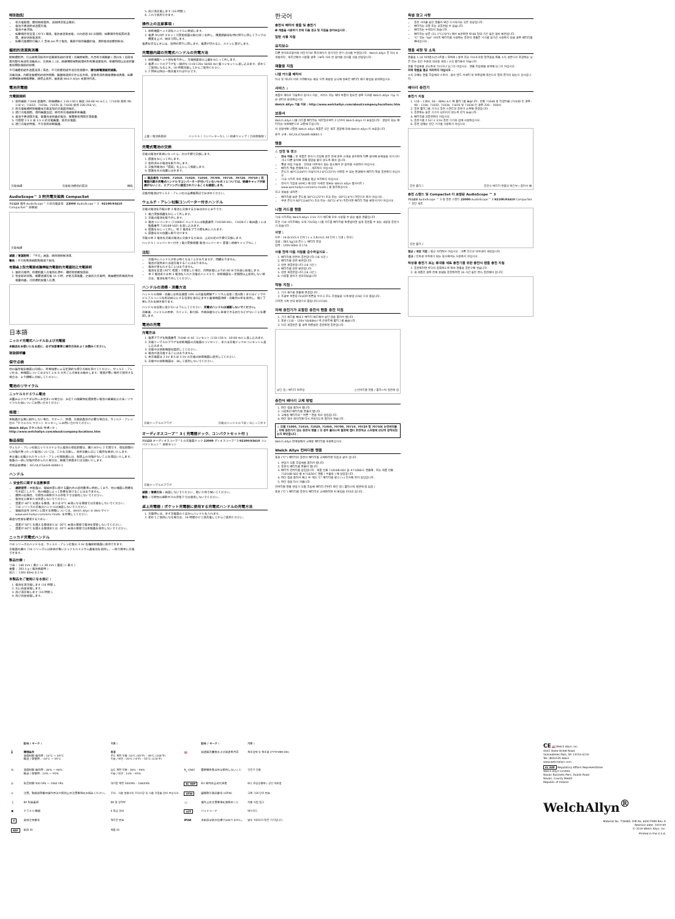特別註記
在充電期間，握把稍微發熱，這個情況是正常的。
電池不應過熱或過度充電。
電池不會滲漏。
如果儲存在室溫 (70°F) 環境，電池會逐漸放電，大約經過 60 日期間。如果儲存在較高的溫度，會加快放電速率。
如果充電握把可裝入 C 型或 AA 尺寸電池，長期不使用裝置的話，須將電池從握把取出。
握把的清潔與消毒
擦拭握把時，可以視情況採用中低醫療等級的清潔 / 消毒擦拭劑，內含有次氯酸鈉 ( 漂白水 ) 溶液或異丙醇作為活性消毒成分，比例為 1:10。請遵照擦拭劑廠商所附有關適當使用、接觸時間以及使用警告與預防措施的說明。
不可讓握把組件過度浸濕 / 濕透。不可將握把組件浸泡在液體中。請勿將電源握把滅菌。
消毒完後，內眼查看握把的組件開關、裝置端連接元件以及外殼，留意有沒有損傷現象或異常。如果出現損壞或損傷現象，請停止使用，並連絡 Welch Allyn 或當地代表。
電池充電器
充電器說明
1. 使用編號 71040 產品時，將插頭插入 110-130 V 插座 (50-60 Hz A.C.)。(71030 使用 90-110 V；71032、71034、71035 及 71036 使用 220-250 V)。
2. 將充電插頭接到裝置或充電支架的充電器用插孔。
3. 進行充電期間，保持裝置立起。請勿用充電線懸吊本裝置。
4. 電池不應過度充電。電量完全耗盡的電池，需要整夜時間充滿電量。
5. 可搭配 2.5 V 或 3.5 V 的充電裝置，使用充電器。
6. 進行充電的時候，不可使用診斷裝置。
充電插頭 充電電池握把的底部 轉鬆
AudioScope™ 3 附充電支架與 CompacSet
71123 適用 AudioScope™ 3 的充電支架 23000 AudioScope™ 3 92100/93410 CompacSet™ 診斷組
充電插頭
滅菌 / 清潔說明：「不可」滅菌。請用乾擦拭清潔。
警告：不可在易燃麻醉劑環境下使用。
有關桌上型充電器或攜帶組充電器的充電握把之充電說明
1. 重新充電時，將握把置入充電用孔洞中，確認有接觸到底部。
2. 在全新的狀態，需要連續充電 16 小時，才能充滿電量。之後再次充電時，無論握把有無使用或電量耗盡，可將握把放置入孔洞。
日本語
ニッカド充電式ハンドルおよび充電器
本製品をお使いになる前に、必ず注意事項と操作方法をよくお読みください。
取扱説明書
保守点検
他の医用電気機器と同様に、有資格者による定期的な保守点検を受けてください。ウェルチ・アレン社は、本機器については少なくとも 6 か月ごと点検をお勧めします。環境が悪い場所で使用する場合は、より頻繁に点検してください。
電池のリサイクル
ニッケルカドミウム電池
米国およびカナダ以外にお住まいの場合は、お近くの廃棄物処理業者に電池の廃棄処分方法 / リサイクル方法についてお問い合せください
修理：
本製品が正常に動作しない場合、サポート、修理、交換部品等が必要な場合は、ウェルチ・アレン社の「テクニカル サポート センター」にお問い合わせください。
Welch Allyn テクニカル サポート : http://www.welchallyn.com/about/company/locations.htm
製品保証
ウェルチ・アレン社製ニッケルカドミウム電池の保証期間は、購入日から 2 年間です。保証期間内に欠陥が見つかった電池については、これを交換し、使用日数に応じて費用を請求いたします。
本文書に記載されたウェルチ・アレン社製製品には、製造上の欠陥がないことを保証いたします。製品の一部に欠陥が認められた場合は、無償で修理または交換いたします。
準拠安全規格： IEC/UL/CSA/EN 60601-1
ハンドル
⚠ 安全性に関する注意事項
連続使用 : 本製品は、電磁妨害に関する国内外の適用基準に準拠しており、他の機器に問題を引き起こしたり、他の機器によって影響を受けることはありません。
爆発の危険性。可燃性の麻酔ガスの存在下では使用しないでください。
電池を分解または改造しないでください。
温度が 40°C を超える環境、または 0°C 未満になる環境では充電をしないでください。
710 シリーズの充電式ハンドルは滅菌しないでください。
電磁両立性 (EMC) に関する情報については、Welch Allyn の Web サイト www.welchallyn.com/emc-hndls. を参照してください。
最適な性能を確保するために :
温度が 50°C を超える環境または -20°C 未満の環境で電池を保管しないでください。
温度が 60°C を超える環境または -20°C 未満の環境では本製品を使用しないでください。
ニッカド充電式ハンドル
710 シリーズのハンドルは、ウェルチ・アレン社製の 3.5V 各種診断機器に使用できます。
充電器内蔵の 710 シリーズには寿命が長いニッケルカドミウム蓄電池を使用し、一晩で簡単に充電できます。
製品仕様 :
寸法： 140 mm ( 長さ ) x 38 mm ( 直径 ) ( 最大 )
重量： 283.5 g ( 電池装着時 )
出力： 120V 60Hz 0.17A
本製品をご使用になる前に :
1. 電池を満充電します (16 時間 )。
2. 次に完全放電します。
3. 再び満充電します (16 時間 )。
4. 再び完全放電します。
5. 再び満充電します (16 時間 )。
6. これで使用できます。
操作上の注意事項 :
1. 診断機器ヘッド部をハンドルに接続します。
2. 電源 On/Off ボタン ( 可変抵抗器の取付部 ) を押し、照度調節部を時計回りに回してランプの照度を上げ、端まで回します。
電源を切るときには、反時計回りに回します。電源が切れると、カチッと音がします。
充電器内蔵の充電式ハンドルの充電方法
1. 診断機器ヘッド部を取り外し、充電装着部の上面をねじって外します。
2. 電源コードのプラグを一般的な (110-120v 50/60 Hz) 壁コンセントに差し込みます。初めてご使用になるとき、16 時間充電してからご使用ください。
3. 2 回目以降は一晩充電すれば十分です。
上面 / 電池装着部 ハンドル ( コンバーターなし ) / 絶縁キャップ ( 合成樹脂製 )
充電式電池の交換
充電式電池が寿命になったら、次の手順で交換します。
1. 底蓋をねじって外します。
2. 使用済みの電池を取り外します。
3. 交換用電池の「底部」を上にして装着します。
4. 底蓋を元の位置にはめます。
⚠ 製品番号 71000、71010、71020、71050、70700、70710、70720、70750 ( 充電器内蔵の充電式ハンドルでコンバーターが付いていないもの ) については、絶縁キャップが破損がないこと、スプリングに固定されていることを確認します。
交換用電池はウェルチ・アレン社の正規販売店でお求めください。
ウェルチ・アレン社製コンバーター付きハンドル
充電式電池を市販の単 2 電池と交換する方法は次のとおりです。
1. 電力変換装置をねじって外します。
2. 充電式電池を取り外します。
3. 電池コンバーター (71000-C ハンドルには製品番号 710168-501、71020-C ( 輸出品 ) には製品番号 710168-502) を差し込みます。
4. 底蓋をねじって外し、単 2 電池をプラス極を先に入れます。
5. 底蓋を元の位置に取り付けます。
市販の単 2 電池を充電式電池と交換する方法は、上記の逆の手順で交換します。
ハンドル ( コンバーター付き ) 電力変換装置 電池コンバーター 底蓋 ( 絶縁キャップなし )
注記
充電中にハンドルが多少熱くなることがありますが、問題ありません。
電池が過熱または過充電することはありません。
電池が液もれすることはありません。
電池を室温 (20°C 程度 ) で保管した場合、自然放電により約 60 日で完全に放電します。
単 2 電池または単 3 電池を入れた充電式ハンドルで、診断機器を一定期間以上使用しない場合は、電池を取り外してください。
ハンドルの清掃・消毒方法
ハンドルの清掃・消毒には有効濃度 10% の次亜塩素酸ナトリウム溶液 ( 漂白剤 ) またはイソプロピルアルコールを有効成分とする溶液を浸み込ませた医療機器清掃・消毒用の布を使用し、軽く丁寧に汚れを拭き取ります。
ハンドルは溶液に浸さないようにしてください。充電式ハンドルは滅菌しないでください。
消毒後、ハンドルの本体、スイッチ、取付部、外側表面などに目視できる劣化などがないことを確認します。
電池の充電
充電方法
1. 電源プラグを製品番号 71040 の AC コンセント (110-130 V、50-60 Hz) に差し込みます。
2. 充電ケーブルのプラグを診断機器の充電器のコンセント、または充電ドックのコンセントに差し込みます。
3. 充電中は診断機器を固定してください。
4. 電池が過充電することはありません。
5. 本充電器は 2.5V または 3.5V の充電式診断機器に使用してください。
6. 充電中の診断機器は、決して使用しないでください。
充電ケーブルのプラグ 充電式ハンドルの下部 / ねじって外す
オーディオスコープ™ 3 ( 充電器ドック、コンパクトセット付 )
71123 オーディオスコープ™3 の充電器ドック 23000 ディオスコープ™3 92100/93410 コンパクトセット™ 診断セット
充電ケーブルのプラグ
滅菌 / 清掃方法 : 滅菌しないでください。乾いた布で拭いてください。
警告 : 可燃性の麻酔ガスの存在下では使用しないでください。
卓上充電器 / ポケット充電器に使用する充電式ハンドルの充電方法
1. 充電時には、まず充電器のくぼみにハンドルを入れます。
2. 初めてご使用になる場合は、16 時間かけて満充電してからご使用ください。
한국어
충전식 배터리 핸들 및 충전기
본 제품을 사용하기 전에 다음 경고 및 지침을 읽어보십시오 .
일반 사용 지침
유지보수
다른 전자의료장비와 마찬가지로 유자격자가 정기적인 전기 검사를 수행합니다 . Welch Allyn 은 최소 6 개월마다 , 악조건에서 사용할 경우 그보다 자주 본 장비를 검사할 것을 권장합니다 .
재활용 지침
니켈 카드뮴 배터리
미국 및 캐나다 이외 지역에서는 해당 지역 재활용 당국에 정확한 배터리 폐기 방법을 문의하십시오 .
서비스 :
제품이 제대로 작동하지 않거나 지원 , 서비스 또는 예비 부품이 필요한 경우 가까운 Welch Allyn 기술 지원 센터로 문의하십시오 .
Welch Allyn 기술 지원 : http://www.welchallyn.com/about/company/locations.htm
보증서
Welch Allyn 니켈 카드뮴 배터리는 제조일로부터 2 년까지 Welch Allyn 이 보증합니다 . 결함이 있는 배터리는 비례배분으로 교환해 드립니다 .
이 설명서에 나열된 Welch Allyn 제품은 모든 제조 결함에 대해 Welch Allyn 이 보증합니다 .
준수 규격 : IEC/UL/CSA/EN 60601-1
핸들
⚠ 안전 및 경고
연속 작동 : 본 제품은 전자기 간섭에 관한 현재 의무 규격을 준수하며 다른 장비에 문제점을 야기시키거나 다른 장치에 의해 영향을 받지 않도록 해야 합니다 .
폭발 위험 가능성 . 인화성 마취제가 있는 장소에서 본 장비를 사용하지 마십시오 .
배터리 팩을 분해하거나 , 개조하지 마십시오 .
온도가 40°C(104°F) 이상이거나 0°C(32°F) 이하일 수 있는 환경에서 배터리 팩을 충전하지 마십시오 .
710 시리즈 파워 핸들을 멸균 처리하지 마십시오 .
전자기 적합성 (EMC) 에 대한 자세한 정보는 Welch Allyn 웹사이트 ( www.welchallyn.com/emc-hndls.) 를 참조하십시오 .
최고 성능을 내려면 :
배터리를 보관 온도를 50°C(122°F) 초과 또는 -20°C(-4°F) 미만으로 하지 마십시오 .
주변 온도가 60°C(140°F) 초과 또는 -20°C(-4°F) 미만이면 배터리 팩을 방전시키지 마십시오 .
니켈 카드뮴 핸들
710 시리즈는 Welch Allyn 3.5V 기기 헤드에 모두 사용할 수 있는 범용 핸들입니다 .
또한 710 시리즈에는 오래 지속되는 니켈 카드뮴 배터리를 하룻밤이면 쉽게 충전할 수 있는 내장형 충전기가 있습니다 .
사양 :
치수 : 14.0cm(5.5 인치 ) L x 3.8cm(1.50 인치 ) 직경 ( 최대 )
중량 : 283.5g(10 온스 ), 배터리 포함
입력 : 120V 60Hz 0.17A
사용 전에 다음 지침을 준수하십시오 .
1. 배터리를 완전히 충전합니다 (16 시간 )
2. 배터리를 완전 방전합니다
3. 완전 재충전합니다 (16 시간 )
4. 배터리를 완전 방전합니다
5. 완전 재충전합니다 (16 시간 )
6. 사용할 준비가 완료되었습니다
작동 지침 :
1. 기기 헤드를 핸들에 연결합니다 .
2. 조광부 부분의 On/Off 버튼을 누르고 조도 조절링을 시계 방향 (CW) 으로 돌립니다 .
끄려면 시계 반대 방향으로 돌립니다 (CCW).
자체 충전기가 포함된 충전식 핸들 충전 지침
1. 기기 헤드를 빼내고 배터리 헤드에서 상단 캡을 돌려서 뺍니다 .
2. 표준 (110 – 120V 50/60Hz) 벽 콘센트에 플러그를 꽂습니다 .
3. 이후 재충전은 할 경우 하룻밤만 충전하면 충분합니다 .
상단 캡 / 배터리 하우징 논컨버터블 핸들 / 플라스틱 절연체 캡
충전식 배터리 교체 방법
1. 하단 캡을 돌려서 뺍니다 .
2. 사용하던 배터리를 흔들어 뺍니다 .
3. 교체용 배터리의 " 버튼 " 면을 위로 삽입합니다 .
4. 하단 캡이 제자리에 다시 끼워지도록 돌려서 넣습니다 .
⚠ 모델 71000, 71010, 71020, 71050, 70700, 70710, 70720 및 70750( 논컨버터블 , 자체 충전기가 있는 충전식 핸들 ) 의 경우 플라스틱 절연체 캡이 온전하고 스프링에 단단히 장착되었는지 확인합니다 .
Welch Allyn 판매점에서 교체용 배터리를 주문하십시오 .
Welch Allyn 컨버터블 핸들
표준 ("C") 배터리로 충전식 배터리를 교체하려면 다음과 같이 합니다 .
1. 변압기 모듈 조립체를 돌려서 뺍니다 .
2. 충전식 배터리를 흔들어 뺍니다 .
3. 배터리 컨버터를 삽입합니다 . 제품 번호 710168-501 을 #71000-C 핸들에 , 또는 제품 번호 710168-502 를 #71020-C 핸들 ( 수출용 ) 에 삽입합니다 .
4. 하단 캡을 돌려서 빼고 두 개의 "C" 배터리를 양극 (+) 단자에 먼저 삽입합니다 .
5. 하단 캡을 다시 끼웁니다 .
컨버터블 핸들 변압기 모듈 조립체 배터리 컨버터 하단 캡 ( 플라스틱 절연체 캡 없음 )
표준 ("C") 배터리를 충전식 배터리로 교체하려면 위 방법을 반대로 합니다 .
특별 참고 사항
충전 사이클 동안 핸들이 약간 뜨거워지는 것은 정상입니다 .
배터리는 과열 또는 과충전될 수 없습니다 .
배터리는 누액되지 않습니다 .
배터리는 상온 (21.1°C/70°F) 에서 보관하면 약 60 일의 기간 동안 점차 방전됩니다 .
"C" 또는 "AA" 사이즈 배터리를 사용하는 충전식 핸들은 기기를 장기간 사용하지 않을 경우 배터리를 빼내십시오 .
핸들 세정 및 소독
핸들을 1:10 차아염소산나트륨 ( 표백제 ) 용액 또는 이소프로필 알코올을 유효 소독 성분으로 포함하는 낮은 또는 중간 수준의 의료용 세정 / 소독 물티슈로 닦습니다 .
핸들 조립체를 과도하게 적시거나 담그지 마십시오 . 핸들 조립체를 용액에 담그지 마십시오 .
파워 핸들을 멸균 처리하지 마십시오 .
소독 후에는 핸들 조립체의 스위치 , 장치 엔드 커넥터 및 하우징에 육안으로 열화 흔적이 있는지 검사합니다 .
배터리 충전기
충전기 지침
1. 110 – 130V, 50 – 60Hz A.C 에 플러그를 꽂습니다 . 번호 71040 용 리셉터클 (71030 인 경우 : 90 – 110V, 71032, 71034, 71035 및 71036 인 경우 220 – 250V).
2. 충전 플러그를 기기나 충전 스탠드의 충전기 소켓에 연결합니다 .
3. 충전하는 동안 기기가 넘어지지 않도록 반직 놓습니다 .
4. 배터리를 과충전하지 마십시오 .
5. 충전기를 2.5V 나 3.5V 충전 기기와 함께 사용하십시오 .
6. 충전 중에는 진단 기기를 사용하지 마십시오 .
충전 플러그 충전식 배터리 핸들의 하단부 / 돌려서 뺌
충전 스탠드 및 CompacSet 이 포함된 AudioScope ™ 3
71123 AudioScope ™ 3 용 충전 스탠드 23000 AudioScope™ 3 92100/93410 CompacSet ™ 진단 세트
충전 플러그
멸균 / 세정 지침 : 멸균 처리하지 마십시오 . 마른 천으로 닦아내어 세정합니다 .
경고 : 인화성 마취제가 있는 장소에서는 사용하지 마십시오 .
탁상용 충전기 또는 휴대용 세트 충전기를 위한 충전식 핸들 충전 지침
1. 충전하려면 바닥이 접촉하도록 하여 핸들을 충전구에 넣습니다 .
2. 새 제품인 경우 전체 용량을 충전하려면 16 시간 동안 연속 충전해야 합니다 .
| | 記号 / マーク : | 기호 : | | 記号 / マーク : | 기호 : |
| --- | --- | --- | --- | --- | --- |
| 🌡 | 環境条件 温度制限 操作時：10°C 〜 49°C 輸送 / 保管時：-20°C 〜 55°C | 환경 온도 제한 작동 :10°C (50°F) – 49°C (104°F) 이송 / 보관 :-20°C (-4°F) – 55°C (120°F) | 🏭 | 製造販売業者および製造年月日 | 제조업체 및 제조일 (YYYY-MM-DD) |
| % | 湿度制限 操作時：30% 〜 90% 輸送 / 保管時：10% 〜 95% | 습도 제한 작동 : 30% – 90% 이송 / 보관 : 10% – 95% | R<sub>x</sub> ONLY | 医療関係者以外は使用しないこと | 전문가 전용 |
| ◎ | 気圧制限 500 hPa 〜 1060 hPa | 대기압 제한 500hPa – 1060hPa | EC REP | EU 域内の正式代表者 | EC( 유럽공동체 ) 공인 대리점 |
| ⚠ | 注意。取扱説明書の操作方法や使用上の注意事項をお読みください。 | 주의 . 사용 설명서의 주의사항 및 사용 지침을 읽어 보십시오 . | GTIN | 国際取引商品番号 (GTIN) | 국제 거래 단위 번호 |
| 🚶 | BF 形装着部 | BF 형 장착부 | 📖 | 操作上の注意事項を参照のこと | 작동 지침 참고 |
| ▣ | クラス II 機器 | II 등급 장비 | LOT | バッチコード | 배치코드 |
| # | 追加注文番号 | 재주문 번호 | IPXØ | 本製品は防水仕様ではありません。 | 방수 처리되지 않은 기기입니다 . |
| REF | 製品 ID | 제품 ID | | | |
CE 🏭 Welch Allyn, Inc.
4341 State Street Road
Skaneateles Falls, NY 13153-0220
Tel: (800)535-6663
www.welchallyn.com
EC REP Regulatory Affairs Representative
Welch Allyn Limited
Navan Business Park, Dublin Road
Navan, County Meath
Republic of Ireland
WelchAllyn<sup>®</sup>
Material No. 728485, DIR No. 80017989 Rev. E
Revision date: 2019-09
© 2019 Welch Allyn, Inc.
Printed in the U.S.A.